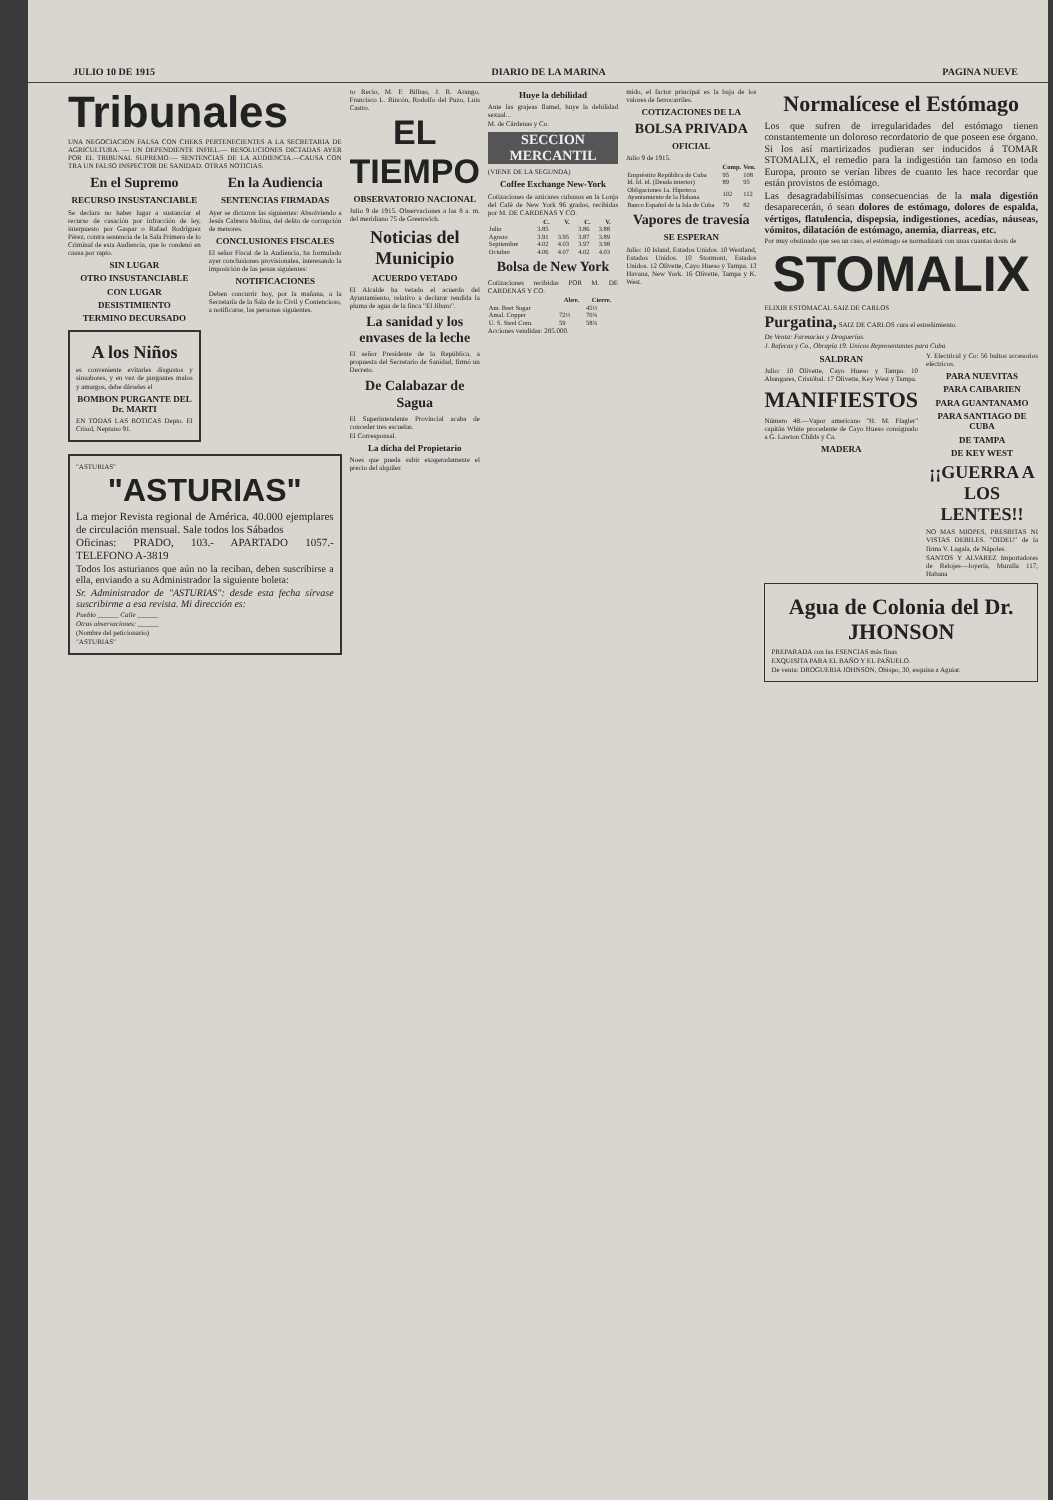JULIO 10 DE 1915 DIARIO DE LA MARINA PAGINA NUEVE
Tribunales
UNA NEGOCIACION FALSA CON CHEKS PERTENECIENTES A LA SECRETARIA DE AGRICULTURA. — UN DEPENDIENTE INFIEL.— RESOLUCIONES DICTADAS AYER POR EL TRIBUNAL SUPREMO.— SENTENCIAS DE LA AUDIENCIA.—CAUSA CON TRA UN FALSO INSPECTOR DE SANIDAD. OTRAS NOTICIAS.
En el Supremo
RECURSO INSUSTANCIABLE
Se declara no haber lugar a sustanciar el recurso de casación por infracción de ley, interpuesto por Gaspar o Rafael Rodríguez Pérez, contra sentencia de la Sala Primera de lo Criminal de esta Audiencia, que lo condenó en causa por rapto.
SIN LUGAR
OTRO INSUSTANCIABLE
CON LUGAR
DESISTIMIENTO
TERMINO DECURSADO
A los Niños
es conveniente evitarles disgustos y sinsabores, y en vez de purgantes malos y amargos, debe dárseles el
BOMBON PURGANTE DEL Dr. MARTI
EN TODAS LAS BOTICAS Depto. El Crisol, Neptuno 91.
En la Audiencia
SENTENCIAS FIRMADAS
Ayer se dictaron las siguientes: Absolviendo a Jesús Cabrera Molina, del delito de corrupción de menores.
CONCLUSIONES FISCALES
El señor Fiscal de la Audiencia, ha formulado ayer conclusiones provisionales, interesando la imposición de las penas siguientes:
NOTIFICACIONES
Deben concurrir hoy, por la mañana, a la Secretaría de la Sala de lo Civil y Contencioso, a notificarse, las personas siguientes.
"ASTURIAS"
"ASTURIAS"
La mejor Revista regional de América. 40.000 ejemplares de circulación mensual. Sale todos los Sábados
Oficinas: PRADO, 103.- APARTADO 1057.- TELEFONO A-3819
Todos los asturianos que aún no la reciban, deben suscribirse a ella, enviando a su Administrador la siguiente boleta:
Sr. Administrador de "ASTURIAS": desde esta fecha sírvase suscribirme a esa revista. Mi dirección es:
Pueblo ______ Calle ______
Otras observaciones: ______
(Nombre del peticionario)
"ASTURIAS"
ro Recio, M. F. Bilbao, J. R. Arango, Francisco L. Rincón, Rodolfo del Puzo, Luis Castro.
EL TIEMPO
OBSERVATORIO NACIONAL
Julio 9 de 1915. Observaciones a las 8 a. m. del meridiano 75 de Greenwich.
Noticias del Municipio
ACUERDO VETADO
El Alcalde ha vetado el acuerdo del Ayuntamiento, relativo a declarar rendida la pluma de agua de la finca "El Jíbaro".
La sanidad y los envases de la leche
El señor Presidente de la República, a propuesta del Secretario de Sanidad, firmó un Decreto.
De Calabazar de Sagua
El Superintendente Provincial acaba de conceder tres escuelas.
El Corresponsal.
La dicha del Propietario
Noes que pueda subir exageradamente el precio del alquiler.
Huye la debilidad
Ante las grajeas flamel, huye la debilidad sexual...
M. de Cárdenas y Co.
SECCION MERCANTIL
(VIENE DE LA SEGUNDA)
Coffee Exchange New-York
Cotizaciones de azúcares cubanos en la Lonja del Café de New York 96 grados, recibidas por M. DE CARDENAS Y CO.
| | C. | V. | C. | V. |
| --- | --- | --- | --- | --- |
| Julio | 3.85 | | 3.86 | 3.88 |
| Agosto | 3.91 | 3.95 | 3.87 | 3.89 |
| Septiembre | 4.02 | 4.03 | 3.97 | 3.98 |
| Octubre | 4.06 | 4.07 | 4.02 | 4.03 |
Bolsa de New York
Cotizaciones recibidas POR M. DE CARDENAS Y CO.
| | Abre. | Cierre. |
| --- | --- | --- |
| Am. Beet Sugar | | 45½ |
| Amal. Copper | 72½ | 70¾ |
| U. S. Steel Com. | 59 | 58¾ |
Acciones vendidas: 285.000.
mido, el factor principal es la baja de los valores de ferrocarriles.
COTIZACIONES DE LA
BOLSA PRIVADA
OFICIAL
Julio 9 de 1915.
| | Comp. | Ven. |
| --- | --- | --- |
| Empréstito República de Cuba | 95 | 108 |
| Id. Id. id. (Deuda interior) | 89 | 95 |
| Obligaciones 1a. Hipoteca Ayuntamiento de la Habana | 102 | 112 |
| Banco Español de la Isla de Cuba | 79 | 82 |
Vapores de travesía
SE ESPERAN
Julio: 10 Island, Estados Unidos. 10 Westland, Estados Unidos. 10 Stormont, Estados Unidos. 12 Olivette, Cayo Hueso y Tampa. 13 Havana, New York. 16 Olivette, Tampa y K. West.
Normalícese el Estómago
Los que sufren de irregularidades del estómago tienen constantemente un doloroso recordatorio de que poseen ese órgano. Si los así martirizados pudieran ser inducidos á TOMAR STOMALIX, el remedio para la indigestión tan famoso en toda Europa, pronto se verían libres de cuanto les hace recordar que están provistos de estómago.
Las desagradabilísimas consecuencias de la mala digestión desaparecerán, ó sean dolores de estómago, dolores de espalda, vértigos, flatulencia, dispepsia, indigestiones, acedías, náuseas, vómitos, dilatación de estómago, anemia, diarreas, etc.
Por muy obstinado que sea un caso, el estómago se normalizará con unas cuantas dosis de
STOMALIX
ELIXIR ESTOMACAL SAIZ DE CARLOS
Purgatina, SAIZ DE CARLOS cura el estreñimiento.
De Venta: Farmacias y Droguerías.
J. Rafecas y Co., Obrapía 19. Unicos Representantes para Cuba
SALDRAN
Julio: 10 Olivette, Cayo Hueso y Tampa. 10 Abangares, Cristóbal. 17 Olivette, Key West y Tampa.
MANIFIESTOS
Número 48.—Vapor americano "H. M. Flagler" capitán White procedente de Cayo Hueso consignado a G. Lawton Childs y Ca.
MADERA
Y. Electrical y Co: 56 bultos accesorios eléctricos.
PARA NUEVITAS
PARA CAIBARIEN
PARA GUANTANAMO
PARA SANTIAGO DE CUBA
DE TAMPA
DE KEY WEST
¡¡GUERRA A LOS LENTES!!
NO MAS MIOPES, PRESBITAS NI VISTAS DEBILES. "OIDEU" de la firma V. Lagala, de Nápoles.
SANTOS Y ALVAREZ Importadores de Relojes—Joyería, Muralla 117, Habana
Agua de Colonia del Dr. JHONSON
PREPARADA con las ESENCIAS más finas
EXQUISITA PARA EL BAÑO Y EL PAÑUELO.
De venta: DROGUERIA JOHNSON, Obispo, 30, esquina a Aguiar.